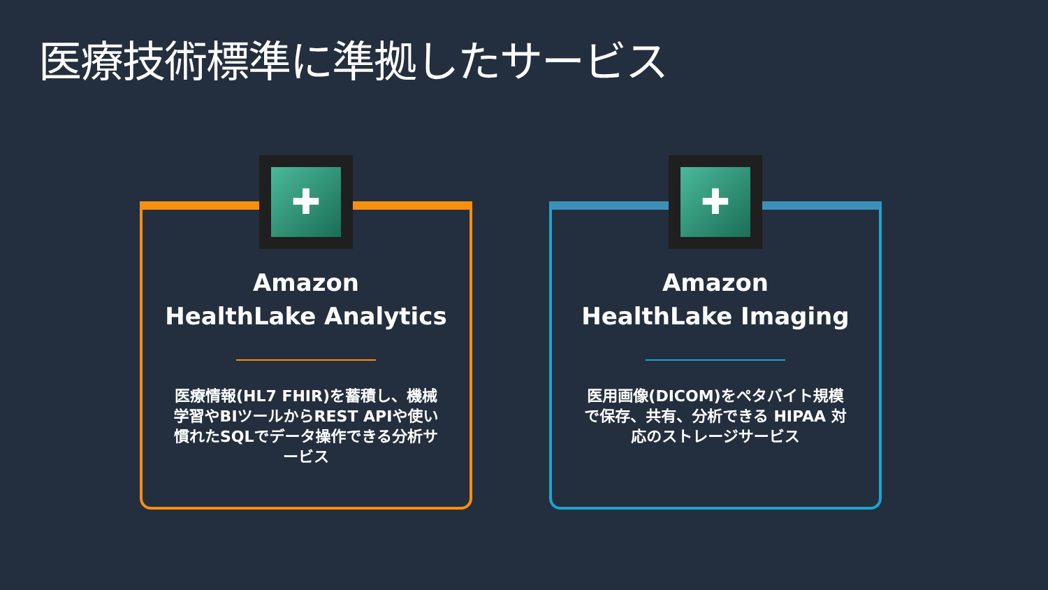医療技術標準に準拠したサービス
✚
Amazon
HealthLake Analytics
医療情報(HL7 FHIR)を蓄積し、機械学習やBIツールからREST APIや使い慣れたSQLでデータ操作できる分析サービス
✚
Amazon
HealthLake Imaging
医用画像(DICOM)をペタバイト規模で保存、共有、分析できる HIPAA 対応のストレージサービス